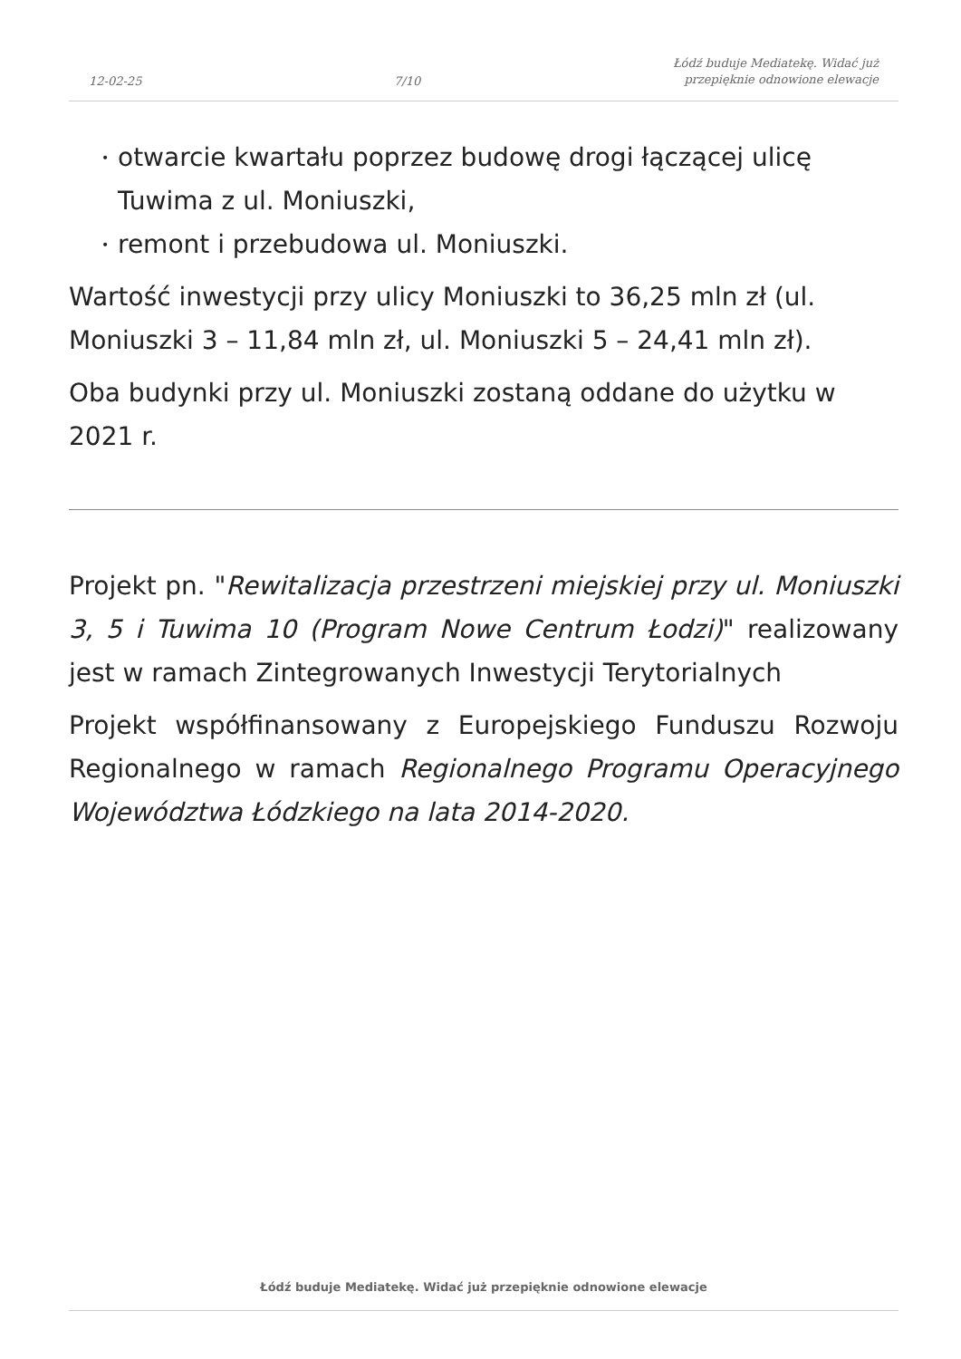12-02-25
7/10
Łódź buduje Mediatekę. Widać już
przepięknie odnowione elewacje
• otwarcie kwartału poprzez budowę drogi łączącej ulicę Tuwima z ul. Moniuszki,
• remont i przebudowa ul. Moniuszki.
Wartość inwestycji przy ulicy Moniuszki to 36,25 mln zł (ul. Moniuszki 3 – 11,84 mln zł, ul. Moniuszki 5 – 24,41 mln zł).
Oba budynki przy ul. Moniuszki zostaną oddane do użytku w 2021 r.
Projekt pn. "Rewitalizacja przestrzeni miejskiej przy ul. Moniuszki 3, 5 i Tuwima 10 (Program Nowe Centrum Łodzi)" realizowany jest w ramach Zintegrowanych Inwestycji Terytorialnych
Projekt współfinansowany z Europejskiego Funduszu Rozwoju Regionalnego w ramach Regionalnego Programu Operacyjnego Województwa Łódzkiego na lata 2014-2020.
Łódź buduje Mediatekę. Widać już przepięknie odnowione elewacje